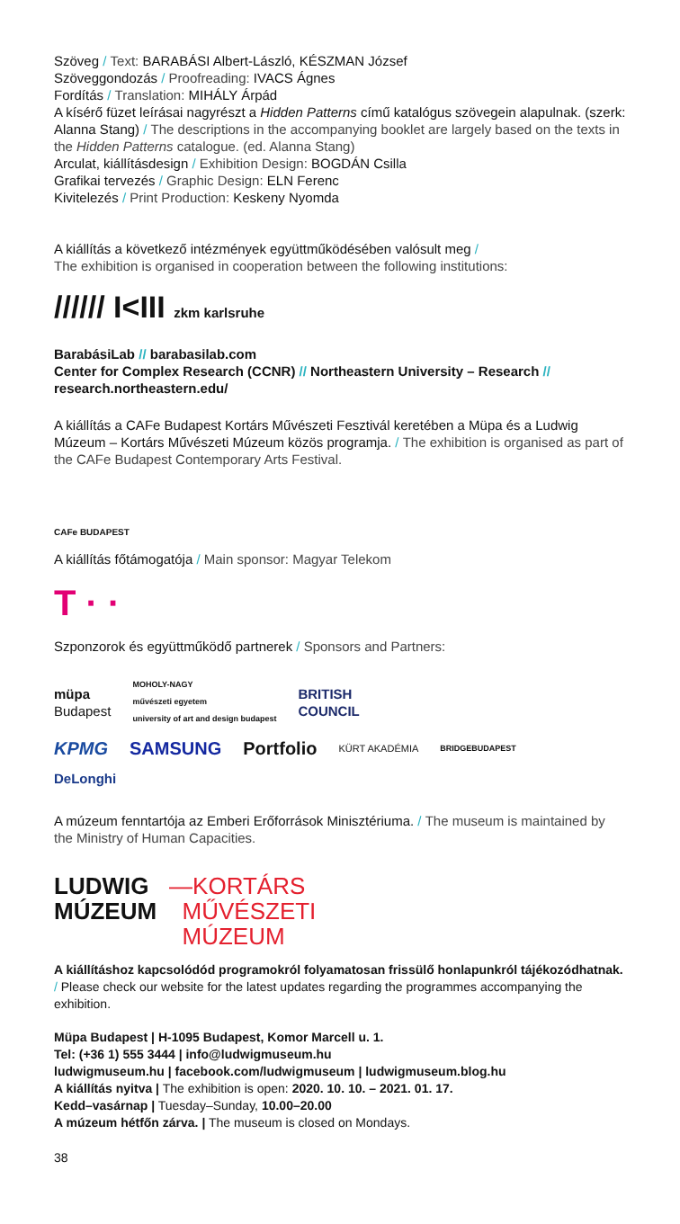Szöveg / Text: BARABÁSI Albert-László, KÉSZMAN József
Szöveggondozás / Proofreading: IVACS Ágnes
Fordítás / Translation: MIHÁLY Árpád
A kísérő füzet leírásai nagyrészt a Hidden Patterns című katalógus szövegein alapulnak. (szerk: Alanna Stang) / The descriptions in the accompanying booklet are largely based on the texts in the Hidden Patterns catalogue. (ed. Alanna Stang)
Arculat, kiállításdesign / Exhibition Design: BOGDÁN Csilla
Grafikai tervezés / Graphic Design: ELN Ferenc
Kivitelezés / Print Production: Keskeny Nyomda
A kiállítás a következő intézmények együttműködésében valósult meg /
The exhibition is organised in cooperation between the following institutions:
////// I<III zkm karlsruhe
BarabásiLab // barabasilab.com
Center for Complex Research (CCNR) // Northeastern University – Research // research.northeastern.edu/
A kiállítás a CAFe Budapest Kortárs Művészeti Fesztivál keretében a Müpa és a Ludwig Múzeum – Kortárs Művészeti Múzeum közös programja. / The exhibition is organised as part of the CAFe Budapest Contemporary Arts Festival.
CAFe BUDAPEST
A kiállítás főtámogatója / Main sponsor: Magyar Telekom
T · ·
Szponzorok és együttműködő partnerek / Sponsors and Partners:
müpa
Budapest MOHOLY-NAGY
művészeti egyetem
university of art and design budapest BRITISH
COUNCIL
KPMG SAMSUNG Portfolio KÜRT AKADÉMIA BRIDGEBUDAPEST
DeLonghi
A múzeum fenntartója az Emberi Erőforrások Minisztériuma. / The museum is maintained by the Ministry of Human Capacities.
LUDWIG
MÚZEUM
—KORTÁRS
MŰVÉSZETI
MÚZEUM
A kiállításhoz kapcsolódód programokról folyamatosan frissülő honlapunkról tájékozódhatnak. / Please check our website for the latest updates regarding the programmes accompanying the exhibition.
Müpa Budapest | H-1095 Budapest, Komor Marcell u. 1.
Tel: (+36 1) 555 3444 | info@ludwigmuseum.hu
ludwigmuseum.hu | facebook.com/ludwigmuseum | ludwigmuseum.blog.hu
A kiállítás nyitva | The exhibition is open: 2020. 10. 10. – 2021. 01. 17.
Kedd–vasárnap | Tuesday–Sunday, 10.00–20.00
A múzeum hétfőn zárva. | The museum is closed on Mondays.
38